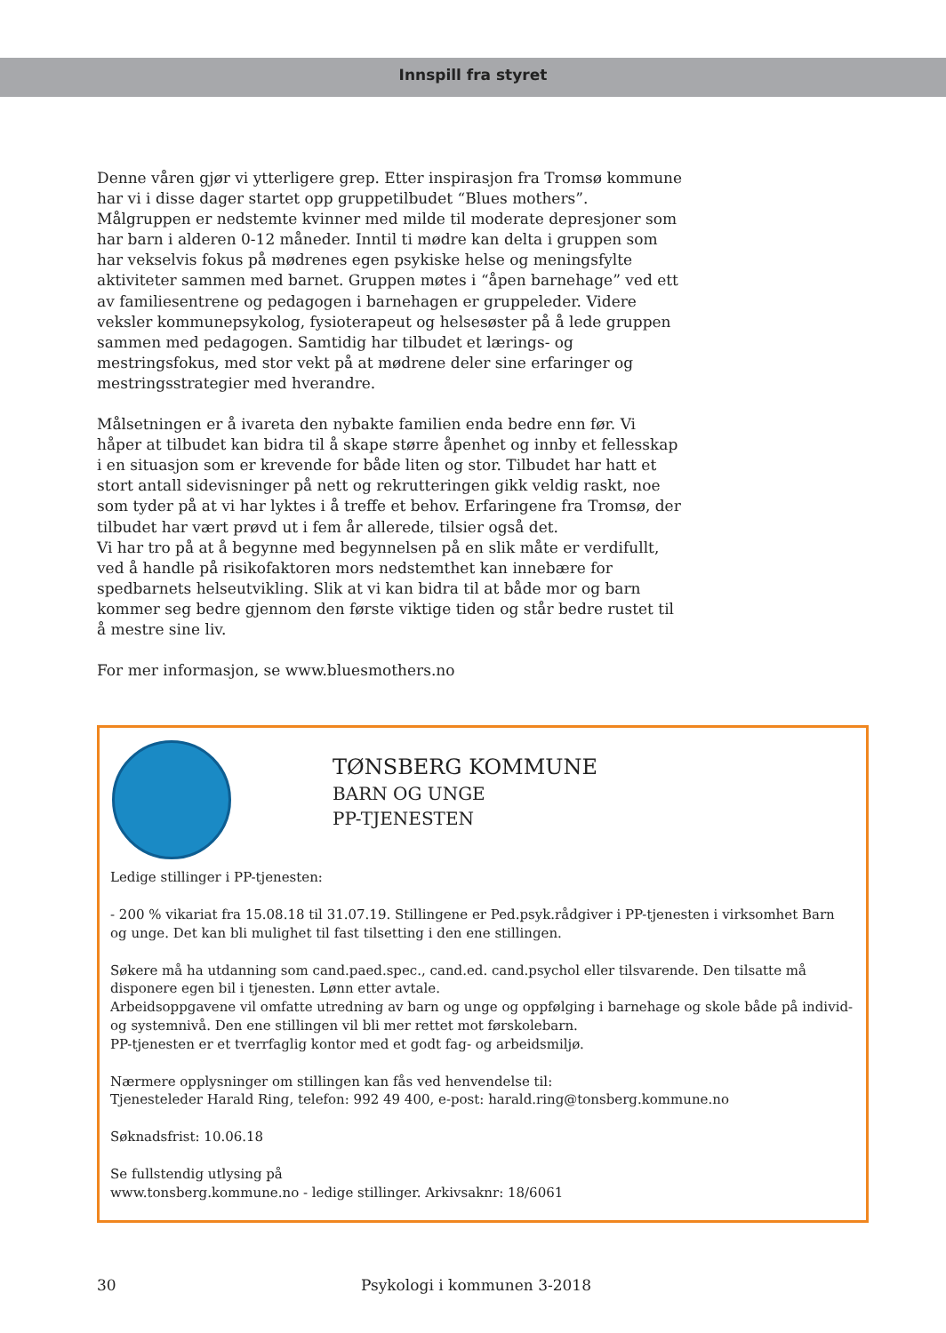Innspill fra styret
Denne våren gjør vi ytterligere grep. Etter inspirasjon fra Tromsø kommune har vi i disse dager startet opp gruppetilbudet “Blues mothers”. Målgruppen er nedstemte kvinner med milde til moderate depresjoner som har barn i alderen 0-12 måneder. Inntil ti mødre kan delta i gruppen som har vekselvis fokus på mødrenes egen psykiske helse og meningsfylte aktiviteter sammen med barnet. Gruppen møtes i “åpen barnehage” ved ett av familiesentrene og pedagogen i barnehagen er gruppeleder. Videre veksler kommunepsykolog, fysioterapeut og helsesøster på å lede gruppen sammen med pedagogen. Samtidig har tilbudet et lærings- og mestringsfokus, med stor vekt på at mødrene deler sine erfaringer og mestringsstrategier med hverandre.
Målsetningen er å ivareta den nybakte familien enda bedre enn før. Vi håper at tilbudet kan bidra til å skape større åpenhet og innby et fellesskap i en situasjon som er krevende for både liten og stor. Tilbudet har hatt et stort antall sidevisninger på nett og rekrutteringen gikk veldig raskt, noe som tyder på at vi har lyktes i å treffe et behov. Erfaringene fra Tromsø, der tilbudet har vært prøvd ut i fem år allerede, tilsier også det.
Vi har tro på at å begynne med begynnelsen på en slik måte er verdifullt, ved å handle på risikofaktoren mors nedstemthet kan innebære for spedbarnets helseutvikling. Slik at vi kan bidra til at både mor og barn kommer seg bedre gjennom den første viktige tiden og står bedre rustet til å mestre sine liv.
For mer informasjon, se www.bluesmothers.no
TØNSBERG KOMMUNE
BARN OG UNGE
PP-TJENESTEN
Ledige stillinger i PP-tjenesten:
- 200 % vikariat fra 15.08.18 til 31.07.19. Stillingene er Ped.psyk.rådgiver i PP-tjenesten i virksomhet Barn og unge. Det kan bli mulighet til fast tilsetting i den ene stillingen.
Søkere må ha utdanning som cand.paed.spec., cand.ed. cand.psychol eller tilsvarende. Den tilsatte må disponere egen bil i tjenesten. Lønn etter avtale.
Arbeidsoppgavene vil omfatte utredning av barn og unge og oppfølging i barnehage og skole både på individ- og systemnivå. Den ene stillingen vil bli mer rettet mot førskolebarn.
PP-tjenesten er et tverrfaglig kontor med et godt fag- og arbeidsmiljø.
Nærmere opplysninger om stillingen kan fås ved henvendelse til:
Tjenesteleder Harald Ring, telefon: 992 49 400, e-post: harald.ring@tonsberg.kommune.no
Søknadsfrist: 10.06.18
Se fullstendig utlysing på
www.tonsberg.kommune.no - ledige stillinger. Arkivsaknr: 18/6061
30 Psykologi i kommunen 3-2018